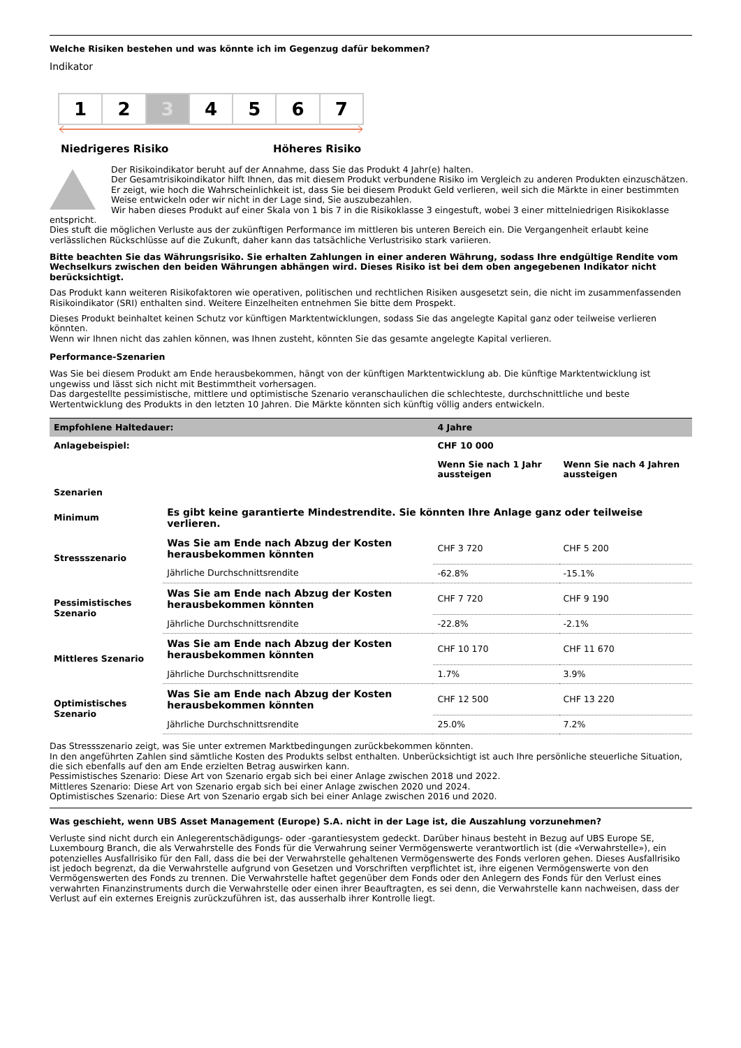Welche Risiken bestehen und was könnte ich im Gegenzug dafür bekommen?
Indikator
1 2 3 4 5 6 7
Niedrigeres Risiko Höheres Risiko
Der Risikoindikator beruht auf der Annahme, dass Sie das Produkt 4 Jahr(e) halten.
Der Gesamtrisikoindikator hilft Ihnen, das mit diesem Produkt verbundene Risiko im Vergleich zu anderen Produkten einzuschätzen. Er zeigt, wie hoch die Wahrscheinlichkeit ist, dass Sie bei diesem Produkt Geld verlieren, weil sich die Märkte in einer bestimmten Weise entwickeln oder wir nicht in der Lage sind, Sie auszubezahlen.
Wir haben dieses Produkt auf einer Skala von 1 bis 7 in die Risikoklasse 3 eingestuft, wobei 3 einer mittelniedrigen Risikoklasse entspricht.
Dies stuft die möglichen Verluste aus der zukünftigen Performance im mittleren bis unteren Bereich ein. Die Vergangenheit erlaubt keine verlässlichen Rückschlüsse auf die Zukunft, daher kann das tatsächliche Verlustrisiko stark variieren.
Bitte beachten Sie das Währungsrisiko. Sie erhalten Zahlungen in einer anderen Währung, sodass Ihre endgültige Rendite vom Wechselkurs zwischen den beiden Währungen abhängen wird. Dieses Risiko ist bei dem oben angegebenen Indikator nicht berücksichtigt.
Das Produkt kann weiteren Risikofaktoren wie operativen, politischen und rechtlichen Risiken ausgesetzt sein, die nicht im zusammenfassenden Risikoindikator (SRI) enthalten sind. Weitere Einzelheiten entnehmen Sie bitte dem Prospekt.
Dieses Produkt beinhaltet keinen Schutz vor künftigen Marktentwicklungen, sodass Sie das angelegte Kapital ganz oder teilweise verlieren könnten.
Wenn wir Ihnen nicht das zahlen können, was Ihnen zusteht, könnten Sie das gesamte angelegte Kapital verlieren.
Performance-Szenarien
Was Sie bei diesem Produkt am Ende herausbekommen, hängt von der künftigen Marktentwicklung ab. Die künftige Marktentwicklung ist ungewiss und lässt sich nicht mit Bestimmtheit vorhersagen.
Das dargestellte pessimistische, mittlere und optimistische Szenario veranschaulichen die schlechteste, durchschnittliche und beste Wertentwicklung des Produkts in den letzten 10 Jahren. Die Märkte könnten sich künftig völlig anders entwickeln.
| Empfohlene Haltedauer: | | 4 Jahre | |
| --- | --- | --- | --- |
| Anlagebeispiel: | | CHF 10 000 | |
| | | Wenn Sie nach 1 Jahr aussteigen | Wenn Sie nach 4 Jahren aussteigen |
| Szenarien | | | |
| Minimum | Es gibt keine garantierte Mindestrendite. Sie könnten Ihre Anlage ganz oder teilweise verlieren. | | |
| Stressszenario | Was Sie am Ende nach Abzug der Kosten herausbekommen könnten | CHF 3 720 | CHF 5 200 |
| | Jährliche Durchschnittsrendite | -62.8% | -15.1% |
| Pessimistisches Szenario | Was Sie am Ende nach Abzug der Kosten herausbekommen könnten | CHF 7 720 | CHF 9 190 |
| | Jährliche Durchschnittsrendite | -22.8% | -2.1% |
| Mittleres Szenario | Was Sie am Ende nach Abzug der Kosten herausbekommen könnten | CHF 10 170 | CHF 11 670 |
| | Jährliche Durchschnittsrendite | 1.7% | 3.9% |
| Optimistisches Szenario | Was Sie am Ende nach Abzug der Kosten herausbekommen könnten | CHF 12 500 | CHF 13 220 |
| | Jährliche Durchschnittsrendite | 25.0% | 7.2% |
Das Stressszenario zeigt, was Sie unter extremen Marktbedingungen zurückbekommen könnten.
In den angeführten Zahlen sind sämtliche Kosten des Produkts selbst enthalten. Unberücksichtigt ist auch Ihre persönliche steuerliche Situation, die sich ebenfalls auf den am Ende erzielten Betrag auswirken kann.
Pessimistisches Szenario: Diese Art von Szenario ergab sich bei einer Anlage zwischen 2018 und 2022.
Mittleres Szenario: Diese Art von Szenario ergab sich bei einer Anlage zwischen 2020 und 2024.
Optimistisches Szenario: Diese Art von Szenario ergab sich bei einer Anlage zwischen 2016 und 2020.
Was geschieht, wenn UBS Asset Management (Europe) S.A. nicht in der Lage ist, die Auszahlung vorzunehmen?
Verluste sind nicht durch ein Anlegerentschädigungs- oder -garantiesystem gedeckt. Darüber hinaus besteht in Bezug auf UBS Europe SE, Luxembourg Branch, die als Verwahrstelle des Fonds für die Verwahrung seiner Vermögenswerte verantwortlich ist (die «Verwahrstelle»), ein potenzielles Ausfallrisiko für den Fall, dass die bei der Verwahrstelle gehaltenen Vermögenswerte des Fonds verloren gehen. Dieses Ausfallrisiko ist jedoch begrenzt, da die Verwahrstelle aufgrund von Gesetzen und Vorschriften verpflichtet ist, ihre eigenen Vermögenswerte von den Vermögenswerten des Fonds zu trennen. Die Verwahrstelle haftet gegenüber dem Fonds oder den Anlegern des Fonds für den Verlust eines verwahrten Finanzinstruments durch die Verwahrstelle oder einen ihrer Beauftragten, es sei denn, die Verwahrstelle kann nachweisen, dass der Verlust auf ein externes Ereignis zurückzuführen ist, das ausserhalb ihrer Kontrolle liegt.